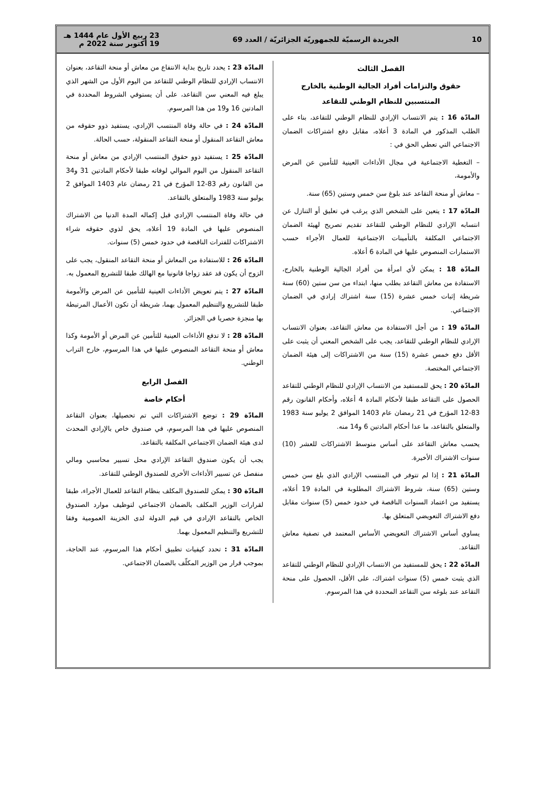10 الجريدة الرسميّة للجمهوريّة الجزائريّة / العدد 69 23 ربيع الأول عام 1444 هـ
19 أكتوبر سنة 2022 م
الفصل الثالث
حقوق والتزامات أفراد الجالية الوطنية بالخارج المنتسبين للنظام الوطني للتقاعد
المادّة 16 : يتم الانتساب الإرادي للنظام الوطني للتقاعد، بناء على الطلب المذكور في المادة 3 أعلاه، مقابل دفع اشتراكات الضمان الاجتماعي التي تعطي الحق في :
– التغطية الاجتماعية في مجال الأداءات العينية للتأمين عن المرض والأمومة،
– معاش أو منحة التقاعد عند بلوغ سن خمس وستين (65) سنة.
المادّة 17 : يتعين على الشخص الذي يرغب في تعليق أو التنازل عن انتسابه الإرادي للنظام الوطني للتقاعد تقديم تصريح لهيئة الضمان الاجتماعي المكلفة بالتأمينات الاجتماعية للعمال الأجراء حسب الاستمارات المنصوص عليها في المادة 6 أعلاه.
المادّة 18 : يمكن لأي امرأة من أفراد الجالية الوطنية بالخارج، الاستفادة من معاش التقاعد بطلب منها، ابتداء من سن ستين (60) سنة شريطة إثبات خمس عشرة (15) سنة اشتراك إرادي في الضمان الاجتماعي.
المادّة 19 : من أجل الاستفادة من معاش التقاعد، بعنوان الانتساب الإرادي للنظام الوطني للتقاعد، يجب على الشخص المعني أن يثبت على الأقل دفع خمس عشرة (15) سنة من الاشتراكات إلى هيئة الضمان الاجتماعي المختصة.
المادّة 20 : يحق للمستفيد من الانتساب الإرادي للنظام الوطني للتقاعد الحصول على التقاعد طبقا لأحكام المادة 4 أعلاه، وأحكام القانون رقم 83-12 المؤرخ في 21 رمضان عام 1403 الموافق 2 يوليو سنة 1983 والمتعلق بالتقاعد، ما عدا أحكام المادتين 6 و14 منه.
يحسب معاش التقاعد على أساس متوسط الاشتراكات للعشر (10) سنوات الاشتراك الأخيرة.
المادّة 21 : إذا لم تتوفر في المنتسب الإرادي الذي بلغ سن خمس وستين (65) سنة، شروط الاشتراك المطلوبة في المادة 19 أعلاه، يستفيد من اعتماد السنوات الناقصة في حدود خمس (5) سنوات مقابل دفع الاشتراك التعويضي المتعلق بها.
يساوي أساس الاشتراك التعويضي الأساس المعتمد في تصفية معاش التقاعد.
المادّة 22 : يحق للمستفيد من الانتساب الإرادي للنظام الوطني للتقاعد الذي يثبت خمس (5) سنوات اشتراك، على الأقل، الحصول على منحة التقاعد عند بلوغه سن التقاعد المحددة في هذا المرسوم.
المادّة 23 : يحدد تاريخ بداية الانتفاع من معاش أو منحة التقاعد، بعنوان الانتساب الإرادي للنظام الوطني للتقاعد من اليوم الأول من الشهر الذي يبلغ فيه المعني سن التقاعد، على أن يستوفي الشروط المحددة في المادتين 16 و19 من هذا المرسوم.
المادّة 24 : في حالة وفاة المنتسب الإرادي، يستفيد ذوو حقوقه من معاش التقاعد المنقول أو منحة التقاعد المنقولة، حسب الحالة.
المادّة 25 : يستفيد ذوو حقوق المنتسب الإرادي من معاش أو منحة التقاعد المنقول من اليوم الموالي لوفاته طبقا لأحكام المادتين 31 و34 من القانون رقم 83-12 المؤرخ في 21 رمضان عام 1403 الموافق 2 يوليو سنة 1983 والمتعلق بالتقاعد.
في حالة وفاة المنتسب الإرادي قبل إكماله المدة الدنيا من الاشتراك المنصوص عليها في المادة 19 أعلاه، يحق لذوي حقوقه شراء الاشتراكات للفترات الناقصة في حدود خمس (5) سنوات.
المادّة 26 : للاستفادة من المعاش أو منحة التقاعد المنقول، يجب على الزوج أن يكون قد عقد زواجا قانونيا مع الهالك طبقا للتشريع المعمول به.
المادّة 27 : يتم تعويض الأداءات العينية للتأمين عن المرض والأمومة طبقا للتشريع والتنظيم المعمول بهما، شريطة أن تكون الأعمال المرتبطة بها منجزة حصريا في الجزائر.
المادّة 28 : لا تدفع الأداءات العينية للتأمين عن المرض أو الأمومة وكذا معاش أو منحة التقاعد المنصوص عليها في هذا المرسوم، خارج التراب الوطني.
الفصل الرابع
أحكام خاصة
المادّة 29 : توضع الاشتراكات التي تم تحصيلها، بعنوان التقاعد المنصوص عليها في هذا المرسوم، في صندوق خاص بالإرادي المحدث لدى هيئة الضمان الاجتماعي المكلفة بالتقاعد.
يجب أن يكون صندوق التقاعد الإرادي محل تسيير محاسبي ومالي منفصل عن تسيير الأداءات الأخرى للصندوق الوطني للتقاعد.
المادّة 30 : يمكن للصندوق المكلف بنظام التقاعد للعمال الأجراء، طبقا لقرارات الوزير المكلف بالضمان الاجتماعي لتوظيف موارد الصندوق الخاص بالتقاعد الإرادي في قيم الدولة لدى الخزينة العمومية وفقا للتشريع والتنظيم المعمول بهما.
المادّة 31 : تحدد كيفيات تطبيق أحكام هذا المرسوم، عند الحاجة، بموجب قرار من الوزير المكلّف بالضمان الاجتماعي.